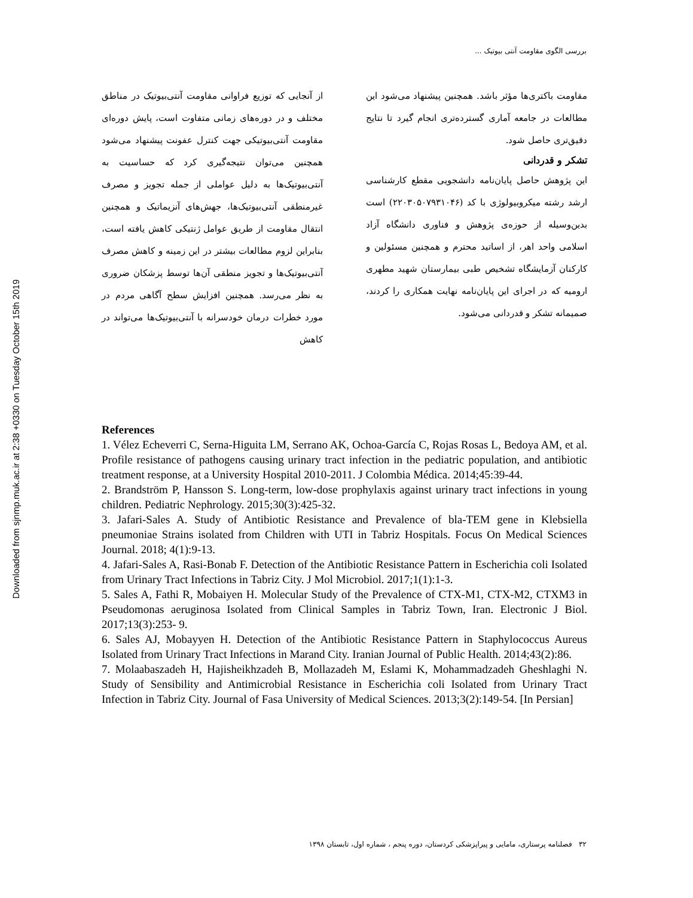Downloaded from sjnmp.muk.ac.ir at 2:38 +0330 on Tuesday October 15th 2019
بررسی الگوی مقاومت آنتی بیوتیک ...
از آنجایی که توزیع فراوانی مقاومت آنتی‌بیوتیک در مناطق مختلف و در دوره‌های زمانی متفاوت است، پایش دوره‌ای مقاومت آنتی‌بیوتیکی جهت کنترل عفونت پیشنهاد می‌شود همچنین می‌توان نتیجه‌گیری کرد که حساسیت به آنتی‌بیوتیک‌ها به دلیل عواملی از جمله تجویز و مصرف غیرمنطقی آنتی‌بیوتیک‌ها، جهش‌های آنزیماتیک و همچنین انتقال مقاومت از طریق عوامل ژنتیکی کاهش یافته است، بنابراین لزوم مطالعات بیشتر در این زمینه و کاهش مصرف آنتی‌بیوتیک‌ها و تجویز منطقی آن‌ها توسط پزشکان ضروری به نظر می‌رسد. همچنین افزایش سطح آگاهی مردم در مورد خطرات درمان خودسرانه با آنتی‌بیوتیک‌ها می‌تواند در کاهش
مقاومت باکتری‌ها مؤثر باشد. همچنین پیشنهاد می‌شود این مطالعات در جامعه آماری گسترده‌تری انجام گیرد تا نتایج دقیق‌تری حاصل شود.
تشکر و قدردانی
این پژوهش حاصل پایان‌نامه دانشجویی مقطع کارشناسی ارشد رشته میکروبیولوژی با کد (۲۲۰۳۰۵۰۷۹۳۱۰۴۶) است بدین‌وسیله از حوزه‌ی پژوهش و فناوری دانشگاه آزاد اسلامی واحد اهر، از اساتید محترم و همچنین مسئولین و کارکنان آزمایشگاه تشخیص طبی بیمارستان شهید مطهری ارومیه که در اجرای این پایان‌نامه نهایت همکاری را کردند، صمیمانه تشکر و قدردانی می‌شود.
References
1. Vélez Echeverri C, Serna-Higuita LM, Serrano AK, Ochoa-García C, Rojas Rosas L, Bedoya AM, et al. Profile resistance of pathogens causing urinary tract infection in the pediatric population, and antibiotic treatment response, at a University Hospital 2010-2011. J Colombia Médica. 2014;45:39-44.
2. Brandström P, Hansson S. Long-term, low-dose prophylaxis against urinary tract infections in young children. Pediatric Nephrology. 2015;30(3):425-32.
3. Jafari-Sales A. Study of Antibiotic Resistance and Prevalence of bla-TEM gene in Klebsiella pneumoniae Strains isolated from Children with UTI in Tabriz Hospitals. Focus On Medical Sciences Journal. 2018; 4(1):9-13.
4. Jafari-Sales A, Rasi-Bonab F. Detection of the Antibiotic Resistance Pattern in Escherichia coli Isolated from Urinary Tract Infections in Tabriz City. J Mol Microbiol. 2017;1(1):1-3.
5. Sales A, Fathi R, Mobaiyen H. Molecular Study of the Prevalence of CTX-M1, CTX-M2, CTXM3 in Pseudomonas aeruginosa Isolated from Clinical Samples in Tabriz Town, Iran. Electronic J Biol. 2017;13(3):253- 9.
6. Sales AJ, Mobayyen H. Detection of the Antibiotic Resistance Pattern in Staphylococcus Aureus Isolated from Urinary Tract Infections in Marand City. Iranian Journal of Public Health. 2014;43(2):86.
7. Molaabaszadeh H, Hajisheikhzadeh B, Mollazadeh M, Eslami K, Mohammadzadeh Gheshlaghi N. Study of Sensibility and Antimicrobial Resistance in Escherichia coli Isolated from Urinary Tract Infection in Tabriz City. Journal of Fasa University of Medical Sciences. 2013;3(2):149-54. [In Persian]
۳۲ فصلنامه پرستاری، مامایی و پیراپزشکی کردستان، دوره پنجم ، شماره اول، تابستان ۱۳۹۸